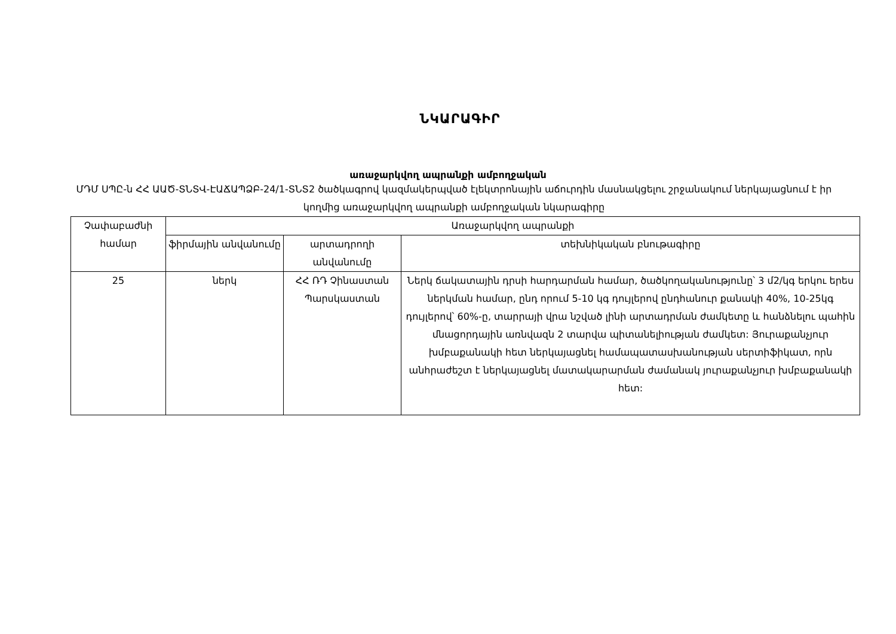ՆԿԱՐԱԳԻՐ
առաջարկվող ապրանքի ամբողջական
ՄԴՄ ՍՊԸ-ն ՀՀ ԱԱԾ-ՏՆՏՎ-ԷԱՃԱՊՁԲ-24/1-ՏՆՏ2 ծածկագրով կազմակերպված էլեկտրոնային աճուրդին մասնակցելու շրջանակում ներկայացնում է իր կողմից առաջարկվող ապրանքի ամբողջական նկարագիրը
| Չափաբաժնի համար | Առաջարկվող ապրանքի | | |
| --- | --- | --- | --- |
| | ֆիրմային անվանումը | արտադրողի անվանումը | տեխնիկական բնութագիրը |
| 25 | ներկ | ՀՀ ՌԴ Չինաստան Պարսկաստան | Ներկ ճակատային դրսի հարդարման համար, ծածկողականությունը՝ 3 մ2/կգ երկու երես ներկման համար, ընդ որում 5-10 կգ դույլերով ընդհանուր քանակի 40%, 10-25կգ դույլերով՝ 60%-ը, տարրայի վրա նշված լինի արտադրման ժամկետը և հանձնելու պահին մնացորդային առնվազն 2 տարվա պիտանելիության ժամկետ: Յուրաքանչյուր խմբաքանակի հետ ներկայացնել համապատասխանության սերտիֆիկատ, որն անհրաժեշտ է ներկայացնել մատակարարման ժամանակ յուրաքանչյուր խմբաքանակի հետ: |